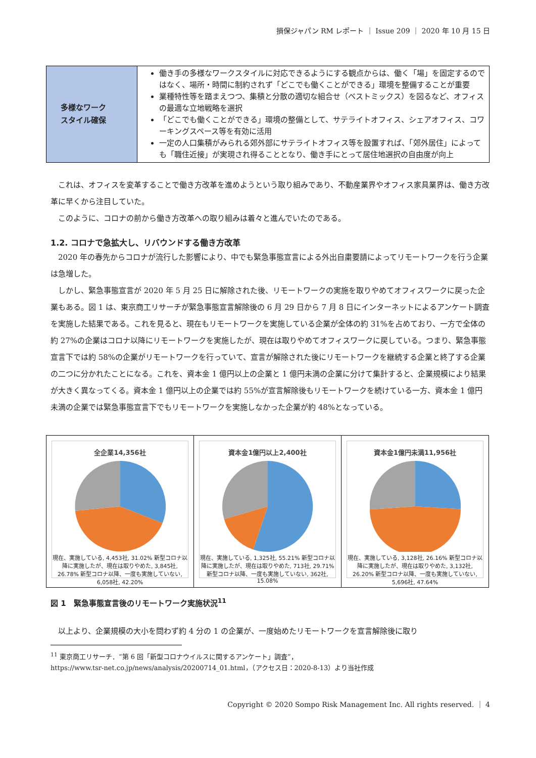損保ジャパン RM レポート ｜ Issue 209 ｜ 2020 年 10 月 15 日
| 多様なワーク スタイル確保 | 働き手の多様なワークスタイルに対応できるようにする観点からは、働く「場」を固定するのではなく、場所・時間に制約されず「どこでも働くことができる」環境を整備することが重要 業種特性等を踏まえつつ、集積と分散の適切な組合せ（ベストミックス）を図るなど、オフィスの最適な立地戦略を選択 「どこでも働くことができる」環境の整備として、サテライトオフィス、シェアオフィス、コワーキングスペース等を有効に活用 一定の人口集積がみられる郊外部にサテライトオフィス等を設置すれば、「郊外居住」によっても「職住近接」が実現され得ることとなり、働き手にとって居住地選択の自由度が向上 |
これは、オフィスを変革することで働き方改革を進めようという取り組みであり、不動産業界やオフィス家具業界は、働き方改革に早くから注目していた。
このように、コロナの前から働き方改革への取り組みは着々と進んでいたのである。
1.2. コロナで急拡大し、リバウンドする働き方改革
2020 年の春先からコロナが流行した影響により、中でも緊急事態宣言による外出自粛要請によってリモートワークを行う企業は急増した。
しかし、緊急事態宣言が 2020 年 5 月 25 日に解除された後、リモートワークの実施を取りやめてオフィスワークに戻った企業もある。図 1 は、東京商工リサーチが緊急事態宣言解除後の 6 月 29 日から 7 月 8 日にインターネットによるアンケート調査を実施した結果である。これを見ると、現在もリモートワークを実施している企業が全体の約 31%を占めており、一方で全体の約 27%の企業はコロナ以降にリモートワークを実施したが、現在は取りやめてオフィスワークに戻している。つまり、緊急事態宣言下では約 58%の企業がリモートワークを行っていて、宣言が解除された後にリモートワークを継続する企業と終了する企業の二つに分かれたことになる。これを、資本金 1 億円以上の企業と 1 億円未満の企業に分けて集計すると、企業規模により結果が大きく異なってくる。資本金 1 億円以上の企業では約 55%が宣言解除後もリモートワークを続けている一方、資本金 1 億円未満の企業では緊急事態宣言下でもリモートワークを実施しなかった企業が約 48%となっている。
全企業14,356社
現在、実施している, 4,453社, 31.02% 新型コロナ以降に実施したが、現在は取りやめた, 3,845社, 26.78% 新型コロナ以降、一度も実施していない, 6,058社, 42.20%
資本金1億円以上2,400社
現在、実施している, 1,325社, 55.21% 新型コロナ以降に実施したが、現在は取りやめた, 713社, 29.71% 新型コロナ以降、一度も実施していない, 362社, 15.08%
資本金1億円未満11,956社
現在、実施している, 3,128社, 26.16% 新型コロナ以降に実施したが、現在は取りやめた, 3,132社, 26.20% 新型コロナ以降、一度も実施していない, 5,696社, 47.64%
図 1　緊急事態宣言後のリモートワーク実施状況<sup>11</sup>
以上より、企業規模の大小を問わず約 4 分の 1 の企業が、一度始めたリモートワークを宣言解除後に取り
<sup>11</sup> 東京商工リサーチ．“第 6 回「新型コロナウイルスに関するアンケート」調査”，
https://www.tsr-net.co.jp/news/analysis/20200714_01.html，（アクセス日：2020-8-13）より当社作成
Copyright © 2020 Sompo Risk Management Inc. All rights reserved. ｜ 4